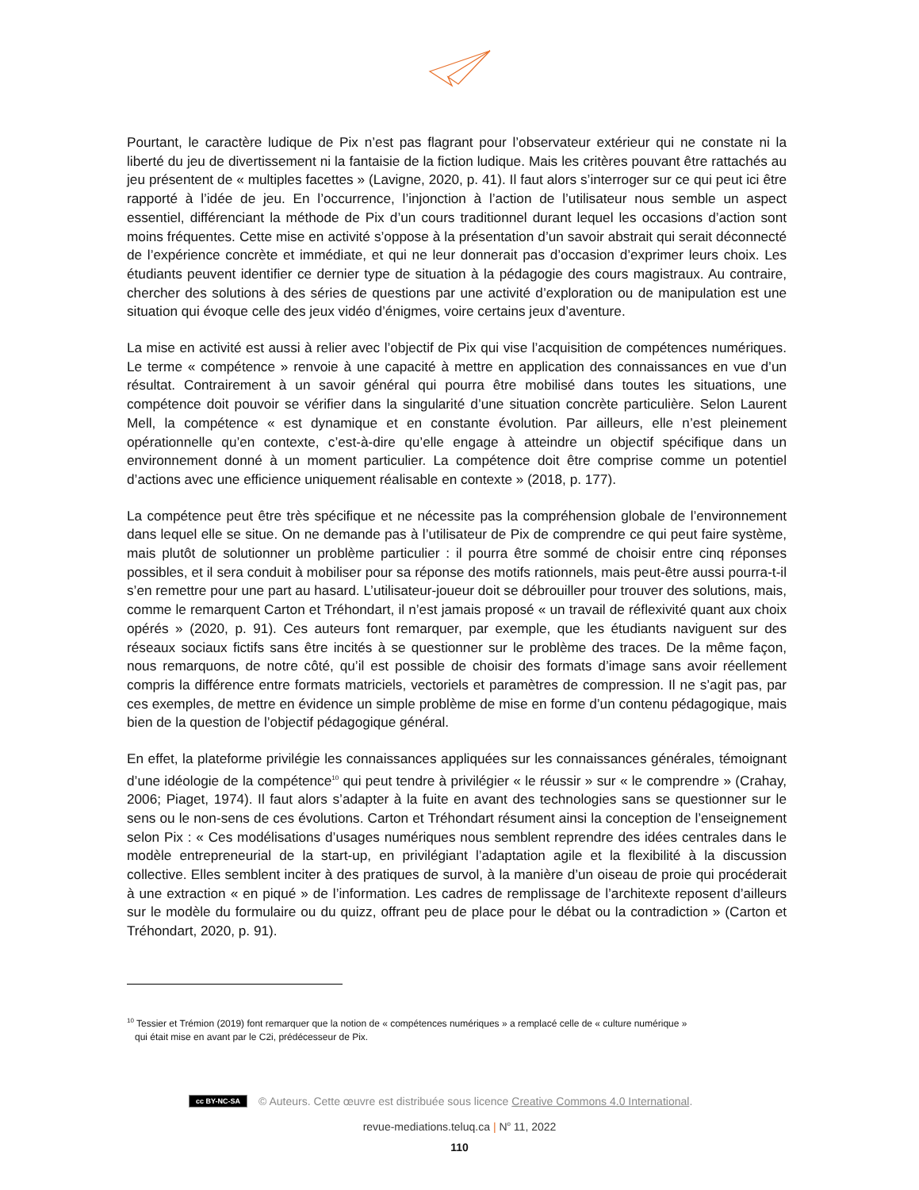Pourtant, le caractère ludique de Pix n’est pas flagrant pour l’observateur extérieur qui ne constate ni la liberté du jeu de divertissement ni la fantaisie de la fiction ludique. Mais les critères pouvant être rattachés au jeu présentent de « multiples facettes » (Lavigne, 2020, p. 41). Il faut alors s’interroger sur ce qui peut ici être rapporté à l’idée de jeu. En l’occurrence, l’injonction à l’action de l’utilisateur nous semble un aspect essentiel, différenciant la méthode de Pix d’un cours traditionnel durant lequel les occasions d’action sont moins fréquentes. Cette mise en activité s’oppose à la présentation d’un savoir abstrait qui serait déconnecté de l’expérience concrète et immédiate, et qui ne leur donnerait pas d’occasion d’exprimer leurs choix. Les étudiants peuvent identifier ce dernier type de situation à la pédagogie des cours magistraux. Au contraire, chercher des solutions à des séries de questions par une activité d’exploration ou de manipulation est une situation qui évoque celle des jeux vidéo d’énigmes, voire certains jeux d’aventure.
La mise en activité est aussi à relier avec l’objectif de Pix qui vise l’acquisition de compétences numériques. Le terme « compétence » renvoie à une capacité à mettre en application des connaissances en vue d’un résultat. Contrairement à un savoir général qui pourra être mobilisé dans toutes les situations, une compétence doit pouvoir se vérifier dans la singularité d’une situation concrète particulière. Selon Laurent Mell, la compétence « est dynamique et en constante évolution. Par ailleurs, elle n’est pleinement opérationnelle qu’en contexte, c’est-à-dire qu’elle engage à atteindre un objectif spécifique dans un environnement donné à un moment particulier. La compétence doit être comprise comme un potentiel d’actions avec une efficience uniquement réalisable en contexte » (2018, p. 177).
La compétence peut être très spécifique et ne nécessite pas la compréhension globale de l’environnement dans lequel elle se situe. On ne demande pas à l’utilisateur de Pix de comprendre ce qui peut faire système, mais plutôt de solutionner un problème particulier : il pourra être sommé de choisir entre cinq réponses possibles, et il sera conduit à mobiliser pour sa réponse des motifs rationnels, mais peut-être aussi pourra-t-il s’en remettre pour une part au hasard. L’utilisateur-joueur doit se débrouiller pour trouver des solutions, mais, comme le remarquent Carton et Tréhondart, il n’est jamais proposé « un travail de réflexivité quant aux choix opérés » (2020, p. 91). Ces auteurs font remarquer, par exemple, que les étudiants naviguent sur des réseaux sociaux fictifs sans être incités à se questionner sur le problème des traces. De la même façon, nous remarquons, de notre côté, qu’il est possible de choisir des formats d’image sans avoir réellement compris la différence entre formats matriciels, vectoriels et paramètres de compression. Il ne s’agit pas, par ces exemples, de mettre en évidence un simple problème de mise en forme d’un contenu pédagogique, mais bien de la question de l’objectif pédagogique général.
En effet, la plateforme privilégie les connaissances appliquées sur les connaissances générales, témoignant d’une idéologie de la compétence<sup>10</sup> qui peut tendre à privilégier « le réussir » sur « le comprendre » (Crahay, 2006; Piaget, 1974). Il faut alors s’adapter à la fuite en avant des technologies sans se questionner sur le sens ou le non-sens de ces évolutions. Carton et Tréhondart résument ainsi la conception de l’enseignement selon Pix : « Ces modélisations d’usages numériques nous semblent reprendre des idées centrales dans le modèle entrepreneurial de la start-up, en privilégiant l’adaptation agile et la flexibilité à la discussion collective. Elles semblent inciter à des pratiques de survol, à la manière d’un oiseau de proie qui procéderait à une extraction « en piqué » de l’information. Les cadres de remplissage de l’architexte reposent d’ailleurs sur le modèle du formulaire ou du quizz, offrant peu de place pour le débat ou la contradiction » (Carton et Tréhondart, 2020, p. 91).
<sup>10</sup> Tessier et Trémion (2019) font remarquer que la notion de « compétences numériques » a remplacé celle de « culture numérique »
qui était mise en avant par le C2i, prédécesseur de Pix.
cc BY-NC-SA © Auteurs. Cette œuvre est distribuée sous licence Creative Commons 4.0 International.
revue-mediations.teluq.ca | N<sup>o</sup> 11, 2022
110